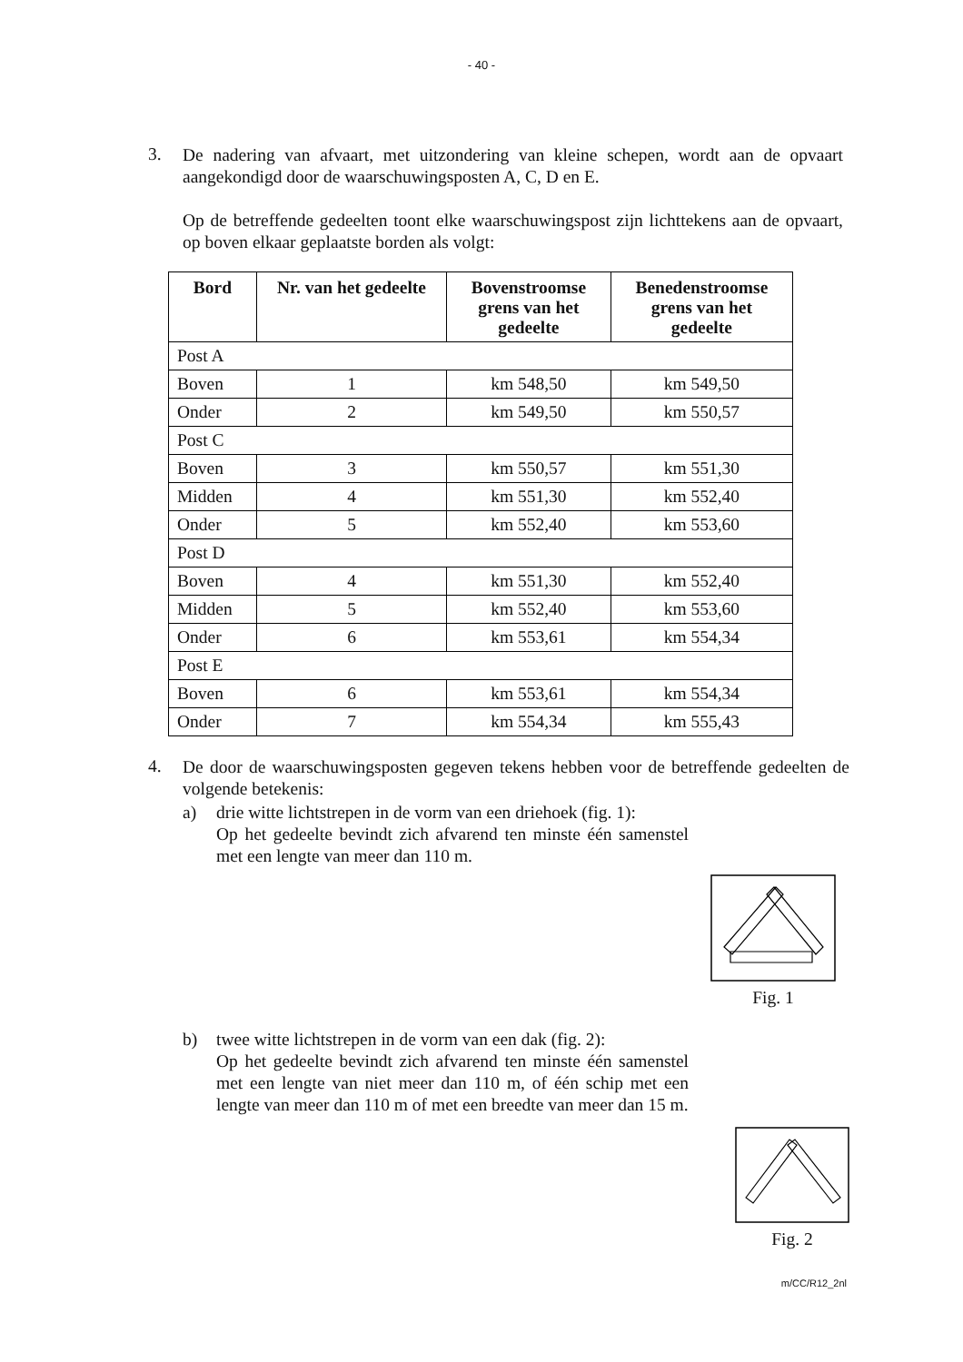- 40 -
3.
De nadering van afvaart, met uitzondering van kleine schepen, wordt aan de opvaart aangekondigd door de waarschuwingsposten A, C, D en E.
Op de betreffende gedeelten toont elke waarschuwingspost zijn lichttekens aan de opvaart, op boven elkaar geplaatste borden als volgt:
| Bord | Nr. van het gedeelte | Bovenstroomse grens van het gedeelte | Benedenstroomse grens van het gedeelte |
| --- | --- | --- | --- |
| Post A | | | |
| Boven | 1 | km 548,50 | km 549,50 |
| Onder | 2 | km 549,50 | km 550,57 |
| Post C | | | |
| Boven | 3 | km 550,57 | km 551,30 |
| Midden | 4 | km 551,30 | km 552,40 |
| Onder | 5 | km 552,40 | km 553,60 |
| Post D | | | |
| Boven | 4 | km 551,30 | km 552,40 |
| Midden | 5 | km 552,40 | km 553,60 |
| Onder | 6 | km 553,61 | km 554,34 |
| Post E | | | |
| Boven | 6 | km 553,61 | km 554,34 |
| Onder | 7 | km 554,34 | km 555,43 |
4.
De door de waarschuwingsposten gegeven tekens hebben voor de betreffende gedeelten de volgende betekenis:
a)
drie witte lichtstrepen in de vorm van een driehoek (fig. 1):
Op het gedeelte bevindt zich afvarend ten minste één samenstel met een lengte van meer dan 110 m.
Fig. 1
b)
twee witte lichtstrepen in de vorm van een dak (fig. 2):
Op het gedeelte bevindt zich afvarend ten minste één samenstel met een lengte van niet meer dan 110 m, of één schip met een lengte van meer dan 110 m of met een breedte van meer dan 15 m.
Fig. 2
m/CC/R12_2nl